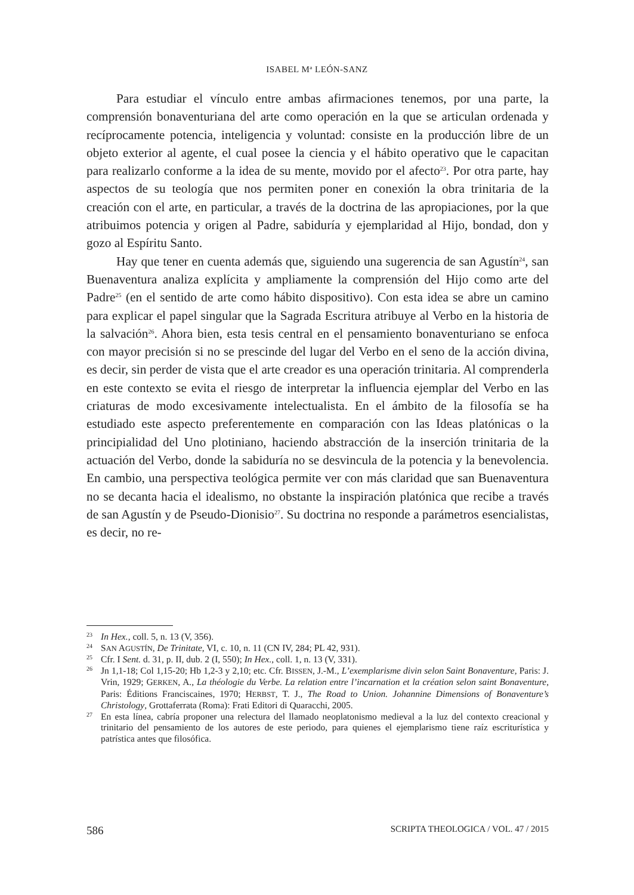ISABEL M<sup>a</sup> LEÓN-SANZ
Para estudiar el vínculo entre ambas afirmaciones tenemos, por una parte, la comprensión bonaventuriana del arte como operación en la que se articulan ordenada y recíprocamente potencia, inteligencia y voluntad: consiste en la producción libre de un objeto exterior al agente, el cual posee la ciencia y el hábito operativo que le capacitan para realizarlo conforme a la idea de su mente, movido por el afecto<sup>23</sup>. Por otra parte, hay aspectos de su teología que nos permiten poner en conexión la obra trinitaria de la creación con el arte, en particular, a través de la doctrina de las apropiaciones, por la que atribuimos potencia y origen al Padre, sabiduría y ejemplaridad al Hijo, bondad, don y gozo al Espíritu Santo.
Hay que tener en cuenta además que, siguiendo una sugerencia de san Agustín<sup>24</sup>, san Buenaventura analiza explícita y ampliamente la comprensión del Hijo como arte del Padre<sup>25</sup> (en el sentido de arte como hábito dispositivo). Con esta idea se abre un camino para explicar el papel singular que la Sagrada Escritura atribuye al Verbo en la historia de la salvación<sup>26</sup>. Ahora bien, esta tesis central en el pensamiento bonaventuriano se enfoca con mayor precisión si no se prescinde del lugar del Verbo en el seno de la acción divina, es decir, sin perder de vista que el arte creador es una operación trinitaria. Al comprenderla en este contexto se evita el riesgo de interpretar la influencia ejemplar del Verbo en las criaturas de modo excesivamente intelectualista. En el ámbito de la filosofía se ha estudiado este aspecto preferentemente en comparación con las Ideas platónicas o la principialidad del Uno plotiniano, haciendo abstracción de la inserción trinitaria de la actuación del Verbo, donde la sabiduría no se desvincula de la potencia y la benevolencia. En cambio, una perspectiva teológica permite ver con más claridad que san Buenaventura no se decanta hacia el idealismo, no obstante la inspiración platónica que recibe a través de san Agustín y de Pseudo-Dionisio<sup>27</sup>. Su doctrina no responde a parámetros esencialistas, es decir, no re-
<sup>23</sup> In Hex., coll. 5, n. 13 (V, 356).
<sup>24</sup>SAN AGUSTÍN, De Trinitate, VI, c. 10, n. 11 (CN IV, 284; PL 42, 931).
<sup>25</sup> Cfr. I Sent. d. 31, p. II, dub. 2 (I, 550); In Hex., coll. 1, n. 13 (V, 331).
<sup>26</sup> Jn 1,1-18; Col 1,15-20; Hb 1,2-3 y 2,10; etc. Cfr. BISSEN, J.-M., L’exemplarisme divin selon Saint Bonaventure, Paris: J. Vrin, 1929; GERKEN, A., La théologie du Verbe. La relation entre l’incarnation et la création selon saint Bonaventure, Paris: Éditions Franciscaines, 1970; HERBST, T. J., The Road to Union. Johannine Dimensions of Bonaventure’s Christology, Grottaferrata (Roma): Frati Editori di Quaracchi, 2005.
<sup>27</sup> En esta línea, cabría proponer una relectura del llamado neoplatonismo medieval a la luz del contexto creacional y trinitario del pensamiento de los autores de este periodo, para quienes el ejemplarismo tiene raíz escriturística y patrística antes que filosófica.
586 SCRIPTA THEOLOGICA / VOL. 47 / 2015